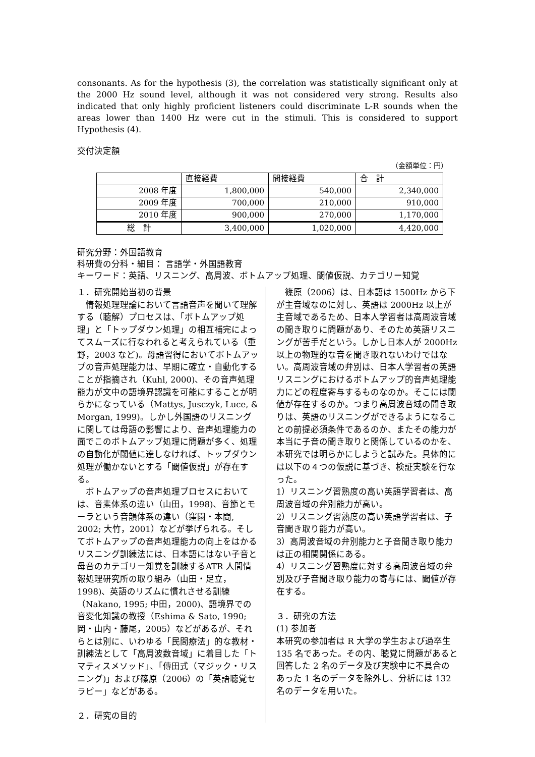consonants. As for the hypothesis (3), the correlation was statistically significant only at the 2000 Hz sound level, although it was not considered very strong. Results also indicated that only highly proficient listeners could discriminate L-R sounds when the areas lower than 1400 Hz were cut in the stimuli. This is considered to support Hypothesis (4).
交付決定額
（金額単位：円）
| | 直接経費 | 間接経費 | 合 計 |
| --- | --- | --- | --- |
| 2008 年度 | 1,800,000 | 540,000 | 2,340,000 |
| 2009 年度 | 700,000 | 210,000 | 910,000 |
| 2010 年度 | 900,000 | 270,000 | 1,170,000 |
| 総 計 | 3,400,000 | 1,020,000 | 4,420,000 |
研究分野：外国語教育
科研費の分科・細目： 言語学・外国語教育
キーワード：英語、リスニング、高周波、ボトムアップ処理、閾値仮説、カテゴリー知覚
１．研究開始当初の背景
　情報処理理論において言語音声を聞いて理解する（聴解）プロセスは、「ボトムアップ処理」と「トップダウン処理」の相互補完によってスムーズに行なわれると考えられている（重野，2003 など)。母語習得においてボトムアップの音声処理能力は、早期に確立・自動化することが指摘され（Kuhl, 2000)、その音声処理能力が文中の語境界認識を可能にすることが明らかになっている（Mattys, Jusczyk, Luce, & Morgan, 1999)。しかし外国語のリスニングに関しては母語の影響により、音声処理能力の面でこのボトムアップ処理に問題が多く、処理の自動化が閾値に達しなければ、トップダウン処理が働かないとする「閾値仮説」が存在する。
　ボトムアップの音声処理プロセスにおいては、音素体系の違い（山田，1998)、音節とモーラという音韻体系の違い（窪園・本間, 2002; 大竹，2001）などが挙げられる。そしてボトムアップの音声処理能力の向上をはかるリスニング訓練法には、日本語にはない子音と母音のカテゴリー知覚を訓練するATR 人間情報処理研究所の取り組み（山田・足立，1998)、英語のリズムに慣れさせる訓練（Nakano, 1995; 中田，2000)、語境界での音変化知識の教授（Eshima & Sato, 1990; 岡・山内・藤尾，2005）などがあるが、それらとは別に、いわゆる「民間療法」的な教材・訓練法として「高周波数音域」に着目した「トマティスメソッド」、「傳田式（マジック・リスニング)」および篠原（2006）の「英語聴覚セラピー」などがある。
２．研究の目的
　篠原（2006）は、日本語は 1500Hz から下が主音域なのに対し、英語は 2000Hz 以上が主音域であるため、日本人学習者は高周波音域の聞き取りに問題があり、そのため英語リスニングが苦手だという。しかし日本人が 2000Hz 以上の物理的な音を聞き取れないわけではない。高周波音域の弁別は、日本人学習者の英語リスニングにおけるボトムアップ的音声処理能力にどの程度寄与するものなのか。そこには閾値が存在するのか。つまり高周波音域の聞き取りは、英語のリスニングができるようになることの前提必須条件であるのか、またその能力が本当に子音の聞き取りと関係しているのかを、本研究では明らかにしようと試みた。具体的には以下の４つの仮説に基づき、検証実験を行なった。
1）リスニング習熟度の高い英語学習者は、高周波音域の弁別能力が高い。
2）リスニング習熟度の高い英語学習者は、子音聞き取り能力が高い。
3）高周波音域の弁別能力と子音聞き取り能力は正の相関関係にある。
4）リスニング習熟度に対する高周波音域の弁別及び子音聞き取り能力の寄与には、閾値が存在する。
３．研究の方法
(1) 参加者
本研究の参加者は R 大学の学生および過卒生 135 名であった。その内、聴覚に問題があると回答した 2 名のデータ及び実験中に不具合のあった 1 名のデータを除外し、分析には 132 名のデータを用いた。